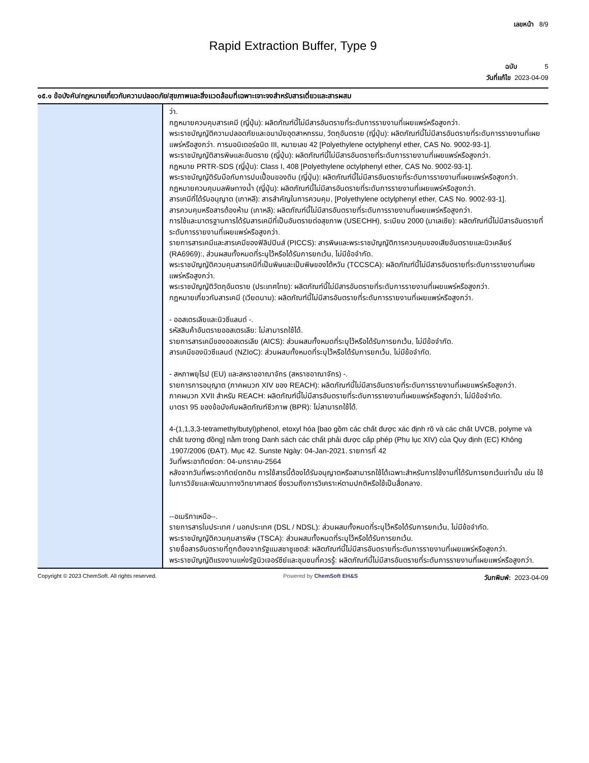เลขหน้า 8/9
Rapid Extraction Buffer, Type 9
ฉบับ 5
วันที่แก้ไข 2023-04-09
๑๕.๑ ข้อบังคับ/กฎหมายเกี่ยวกับความปลอดภัย/สุขภาพและสิ่งแวดล้อมที่เฉพาะเจาะจงสำหรับสารเดี่ยวและสารผสม
ว่า.
กฎหมายควบคุมสารเคมี (ญี่ปุ่น): ผลิตภัณฑ์นี้ไม่มีสารอันตรายที่ระดับการรายงานที่เผยแพร่หรือสูงกว่า.
พระราชบัญญัติความปลอดภัยและอนามัยอุตสาหกรรม, วัตถุอันตราย (ญี่ปุ่น): ผลิตภัณฑ์นี้ไม่มีสารอันตรายที่ระดับการรายงานที่เผยแพร่หรือสูงกว่า. การมอนิเตอร์ชนิด III, หมายเลข 42 [Polyethylene octylphenyl ether, CAS No. 9002-93-1].
พระราชบัญญัติสารพิษและอันตราย (ญี่ปุ่น): ผลิตภัณฑ์นี้ไม่มีสารอันตรายที่ระดับการรายงานที่เผยแพร่หรือสูงกว่า.
กฎหมาย PRTR-SDS (ญี่ปุ่น): Class I, 408 [Polyethylene octylphenyl ether, CAS No. 9002-93-1].
พระราชบัญญัติรับมือกับการปนเปื้อนของดิน (ญี่ปุ่น): ผลิตภัณฑ์นี้ไม่มีสารอันตรายที่ระดับการรายงานที่เผยแพร่หรือสูงกว่า.
กฎหมายควบคุมมลพิษทางน้ำ (ญี่ปุ่น): ผลิตภัณฑ์นี้ไม่มีสารอันตรายที่ระดับการรายงานที่เผยแพร่หรือสูงกว่า.
สารเคมีที่ได้รับอนุญาต (เกาหลี): สารสำคัญในการควบคุม, [Polyethylene octylphenyl ether, CAS No. 9002-93-1].
สารควบคุมหรือสารต้องห้าม (เกาหลี): ผลิตภัณฑ์นี้ไม่มีสารอันตรายที่ระดับการรายงานที่เผยแพร่หรือสูงกว่า.
การใช้และมาตรฐานการได้รับสารเคมีที่เป็นอันตรายต่อสุขภาพ (USECHH), ระเบียบ 2000 (มาเลเซีย): ผลิตภัณฑ์นี้ไม่มีสารอันตรายที่ระดับการรายงานที่เผยแพร่หรือสูงกว่า.
รายการสารเคมีและสารเคมีของฟิลิปปินส์ (PICCS): สารพิษและพระราชบัญญัติการควบคุมของเสียอันตรายและนิวเคลียร์ (RA6969):, ส่วนผสมทั้งหมดที่ระบุไว้หรือได้รับการยกเว้น, ไม่มีข้อจำกัด.
พระราชบัญญัติควบคุมสารเคมีที่เป็นพิษและเป็นพิษของไต้หวัน (TCCSCA): ผลิตภัณฑ์นี้ไม่มีสารอันตรายที่ระดับการรายงานที่เผยแพร่หรือสูงกว่า.
พระราชบัญญัติวัตถุอันตราย (ประเทศไทย): ผลิตภัณฑ์นี้ไม่มีสารอันตรายที่ระดับการรายงานที่เผยแพร่หรือสูงกว่า.
กฎหมายเกี่ยวกับสารเคมี (เวียดนาม): ผลิตภัณฑ์นี้ไม่มีสารอันตรายที่ระดับการรายงานที่เผยแพร่หรือสูงกว่า.
- ออสเตรเลียและนิวซีแลนด์ -.
รหัสสินค้าอันตรายออสเตรเลีย: ไม่สามารถใช้ได้.
รายการสารเคมีของออสเตรเลีย (AICS): ส่วนผสมทั้งหมดที่ระบุไว้หรือได้รับการยกเว้น, ไม่มีข้อจำกัด.
สารเคมีของนิวซีแลนด์ (NZIoC): ส่วนผสมทั้งหมดที่ระบุไว้หรือได้รับการยกเว้น, ไม่มีข้อจำกัด.
- สหภาพยุโรป (EU) และสหราชอาณาจักร (สหราชอาณาจักร) -.
รายการการอนุญาต (ภาคผนวก XIV ของ REACH): ผลิตภัณฑ์นี้ไม่มีสารอันตรายที่ระดับการรายงานที่เผยแพร่หรือสูงกว่า.
ภาคผนวก XVII สำหรับ REACH: ผลิตภัณฑ์นี้ไม่มีสารอันตรายที่ระดับการรายงานที่เผยแพร่หรือสูงกว่า, ไม่มีข้อจำกัด.
มาตรา 95 ของข้อบังคับผลิตภัณฑ์ชีวภาพ (BPR): ไม่สามารถใช้ได้.
4-(1,1,3,3-tetramethylbutyl)phenol, etoxyl hóa [bao gồm các chất được xác định rõ và các chất UVCB, polyme và chất tương đồng] nằm trong Danh sách các chất phải được cấp phép (Phụ lục XIV) của Quy định (EC) Không .1907/2006 (ĐẠT). Mục 42. Sunste Ngày: 04-Jan-2021. รายการที่ 42
วันที่พระอาทิตย์ตก: 04-มกราคม-2564
หลังจากวันที่พระอาทิตย์ตกดิน การใช้สารนี้ต้องได้รับอนุญาตหรือสามารถใช้ได้เฉพาะสำหรับการใช้งานที่ได้รับการยกเว้นเท่านั้น เช่น ใช้ในการวิจัยและพัฒนาทางวิทยาศาสตร์ ซึ่งรวมถึงการวิเคราะห์ตามปกติหรือใช้เป็นสื่อกลาง.
--อเมริกาเหนือ--.
รายการสารในประเทศ / นอกประเทศ (DSL / NDSL): ส่วนผสมทั้งหมดที่ระบุไว้หรือได้รับการยกเว้น, ไม่มีข้อจำกัด.
พระราชบัญญัติควบคุมสารพิษ (TSCA): ส่วนผสมทั้งหมดที่ระบุไว้หรือได้รับการยกเว้น.
รายชื่อสารอันตรายที่ถูกต้องจากรัฐแมสซาชูเซตส์: ผลิตภัณฑ์นี้ไม่มีสารอันตรายที่ระดับการรายงานที่เผยแพร่หรือสูงกว่า.
พระราชบัญญัติแรงงานแห่งรัฐนิวเจอร์ซีย์และชุมชนที่ควรรู้: ผลิตภัณฑ์นี้ไม่มีสารอันตรายที่ระดับการรายงานที่เผยแพร่หรือสูงกว่า.
Copyright © 2023 ChemSoft. All rights reserved. Powered by ChemSoft EH&S วันทพิมพ์: 2023-04-09